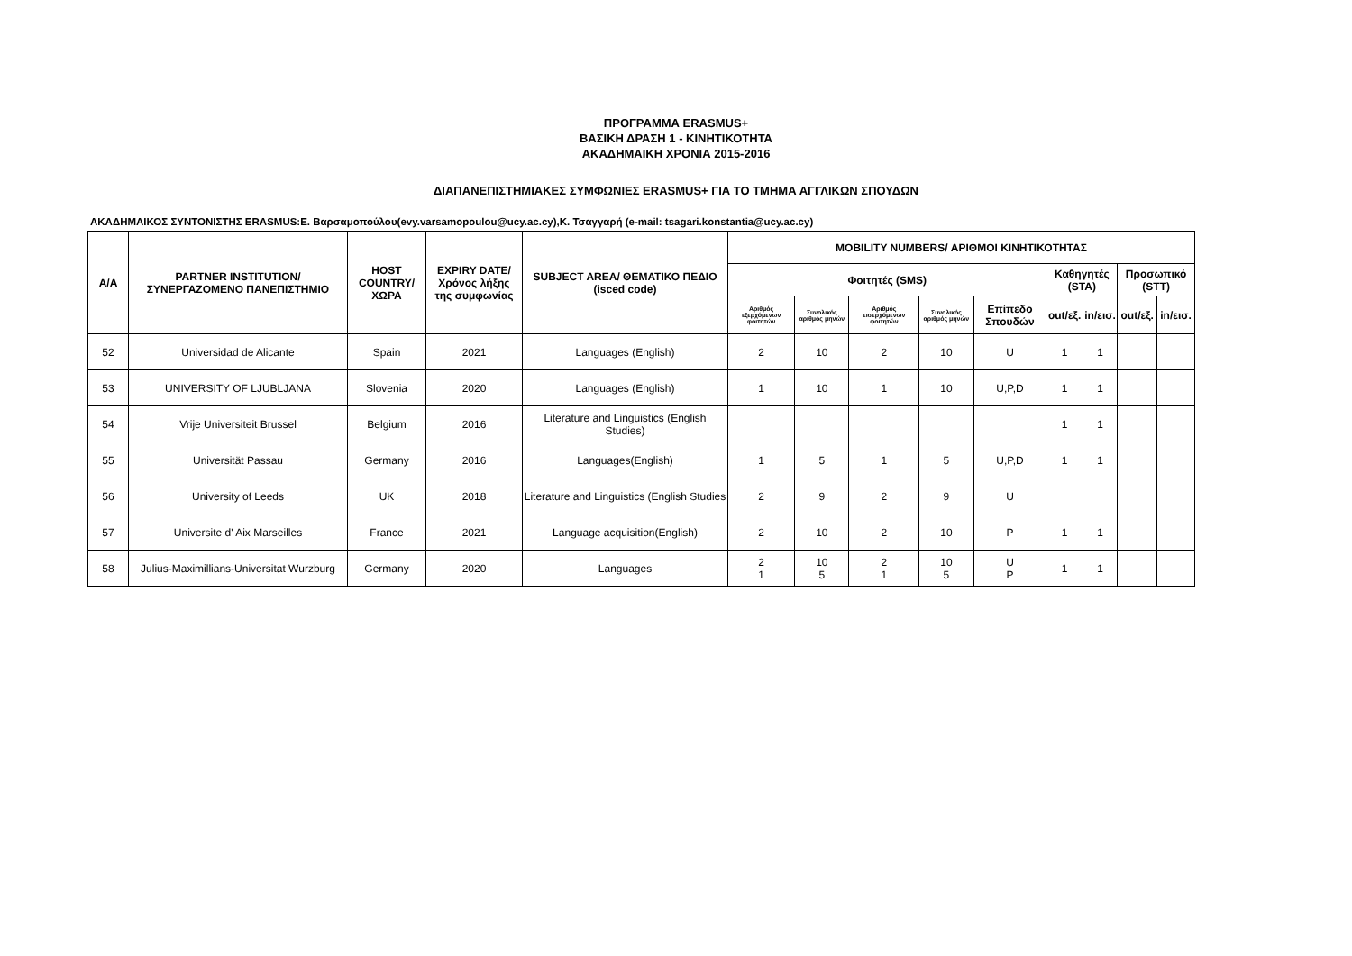ΠΡΟΓΡΑΜΜΑ ERASMUS+
ΒΑΣΙΚΗ ΔΡΑΣΗ 1 - ΚΙΝΗΤΙΚΟΤΗΤΑ
ΑΚΑΔΗΜΑΙΚΗ ΧΡΟΝΙΑ 2015-2016
ΔΙΑΠΑΝΕΠΙΣΤΗΜΙΑΚΕΣ ΣΥΜΦΩΝΙΕΣ ERASMUS+ ΓΙΑ ΤΟ ΤΜΗΜΑ ΑΓΓΛΙΚΩΝ ΣΠΟΥΔΩΝ
ΑΚΑΔΗΜΑΙΚΟΣ ΣΥΝΤΟΝΙΣΤΗΣ ERASMUS:Ε. Βαρσαμοπούλου(evy.varsamopoulou@ucy.ac.cy),Κ. Τσαγγαρή (e-mail: tsagari.konstantia@ucy.ac.cy)
| A/A | PARTNER INSTITUTION/ ΣΥΝΕΡΓΑΖΟΜΕΝΟ ΠΑΝΕΠΙΣΤΗΜΙΟ | HOST COUNTRY/ ΧΩΡΑ | EXPIRY DATE/ Χρόνος λήξης της συμφωνίας | SUBJECT AREA/ ΘΕΜΑΤΙΚΟ ΠΕΔΙΟ (isced code) | MOBILITY NUMBERS/ ΑΡΙΘΜΟΙ ΚΙΝΗΤΙΚΟΤΗΤΑΣ | | | | | | | | |
| --- | --- | --- | --- | --- | --- | --- | --- | --- | --- | --- | --- | --- | --- |
| | | | | | Φοιτητές (SMS) | | | | | Καθηγητές (STA) | | Προσωπικό (STT) | |
| | | | | | Αριθμός εξερχόμενων φοιτητών | Συνολικός αριθμός μηνών | Αριθμός εισερχόμενων φοιτητών | Συνολικός αριθμός μηνών | Επίπεδο Σπουδών | out/εξ. | in/εισ. | out/εξ. | in/εισ. |
| 52 | Universidad de Alicante | Spain | 2021 | Languages (English) | 2 | 10 | 2 | 10 | U | 1 | 1 | | |
| 53 | UNIVERSITY OF LJUBLJANA | Slovenia | 2020 | Languages (English) | 1 | 10 | 1 | 10 | U,P,D | 1 | 1 | | |
| 54 | Vrije Universiteit Brussel | Belgium | 2016 | Literature and Linguistics (English Studies) | | | | | | 1 | 1 | | |
| 55 | Universität Passau | Germany | 2016 | Languages(English) | 1 | 5 | 1 | 5 | U,P,D | 1 | 1 | | |
| 56 | University of Leeds | UK | 2018 | Literature and Linguistics (English Studies | 2 | 9 | 2 | 9 | U | | | | |
| 57 | Universite d' Aix Marseilles | France | 2021 | Language acquisition(English) | 2 | 10 | 2 | 10 | P | 1 | 1 | | |
| 58 | Julius-Maximillians-Universitat Wurzburg | Germany | 2020 | Languages | 2 1 | 10 5 | 2 1 | 10 5 | U P | 1 | 1 | | |